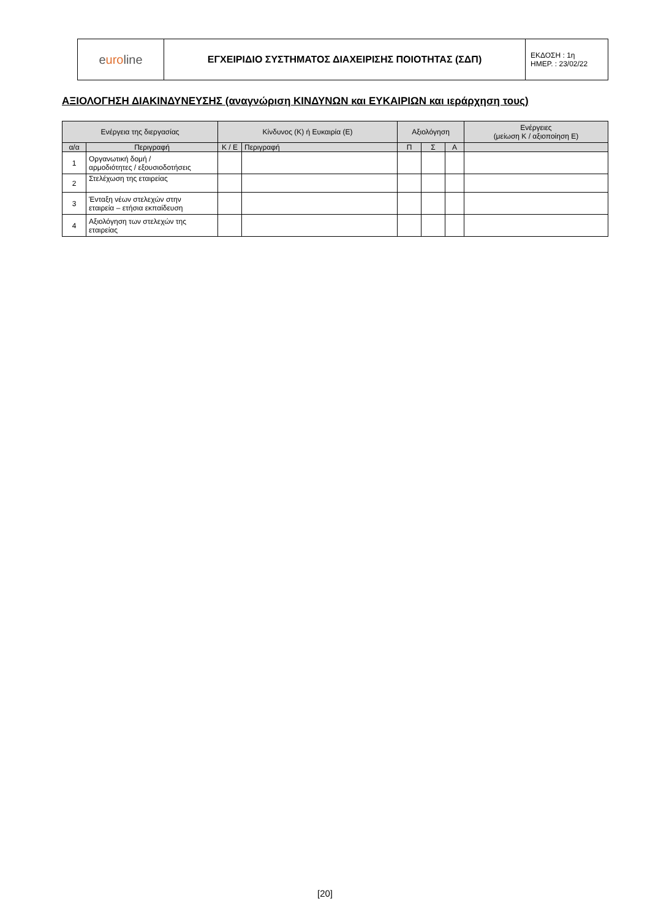| e uro line | ΕΓΧΕΙΡΙΔΙΟ ΣΥΣΤΗΜΑΤΟΣ ΔΙΑΧΕΙΡΙΣΗΣ ΠΟΙΟΤΗΤΑΣ (ΣΔΠ) | ΕΚΔΟΣΗ : 1η ΗΜΕΡ. : 23/02/22 |
ΑΞΙΟΛΟΓΗΣΗ ΔΙΑΚΙΝΔΥΝΕΥΣΗΣ (αναγνώριση ΚΙΝΔΥΝΩΝ και ΕΥΚΑΙΡΙΩΝ και ιεράρχηση τους)
| Ενέργεια της διεργασίας | | Κίνδυνος (Κ) ή Ευκαιρία (Ε) | | Αξιολόγηση | | | Ενέργειες (μείωση Κ / αξιοποίηση Ε) |
| --- | --- | --- | --- | --- | --- | --- | --- |
| α/α | Περιγραφή | Κ / Ε | Περιγραφή | Π | Σ | Α | |
| 1 | Οργανωτική δομή / αρμοδιότητες / εξουσιοδοτήσεις | | | | | | |
| 2 | Στελέχωση της εταιρείας | | | | | | |
| 3 | Ένταξη νέων στελεχών στην εταιρεία – ετήσια εκπαίδευση | | | | | | |
| 4 | Αξιολόγηση των στελεχών της εταιρείας | | | | | | |
[20]